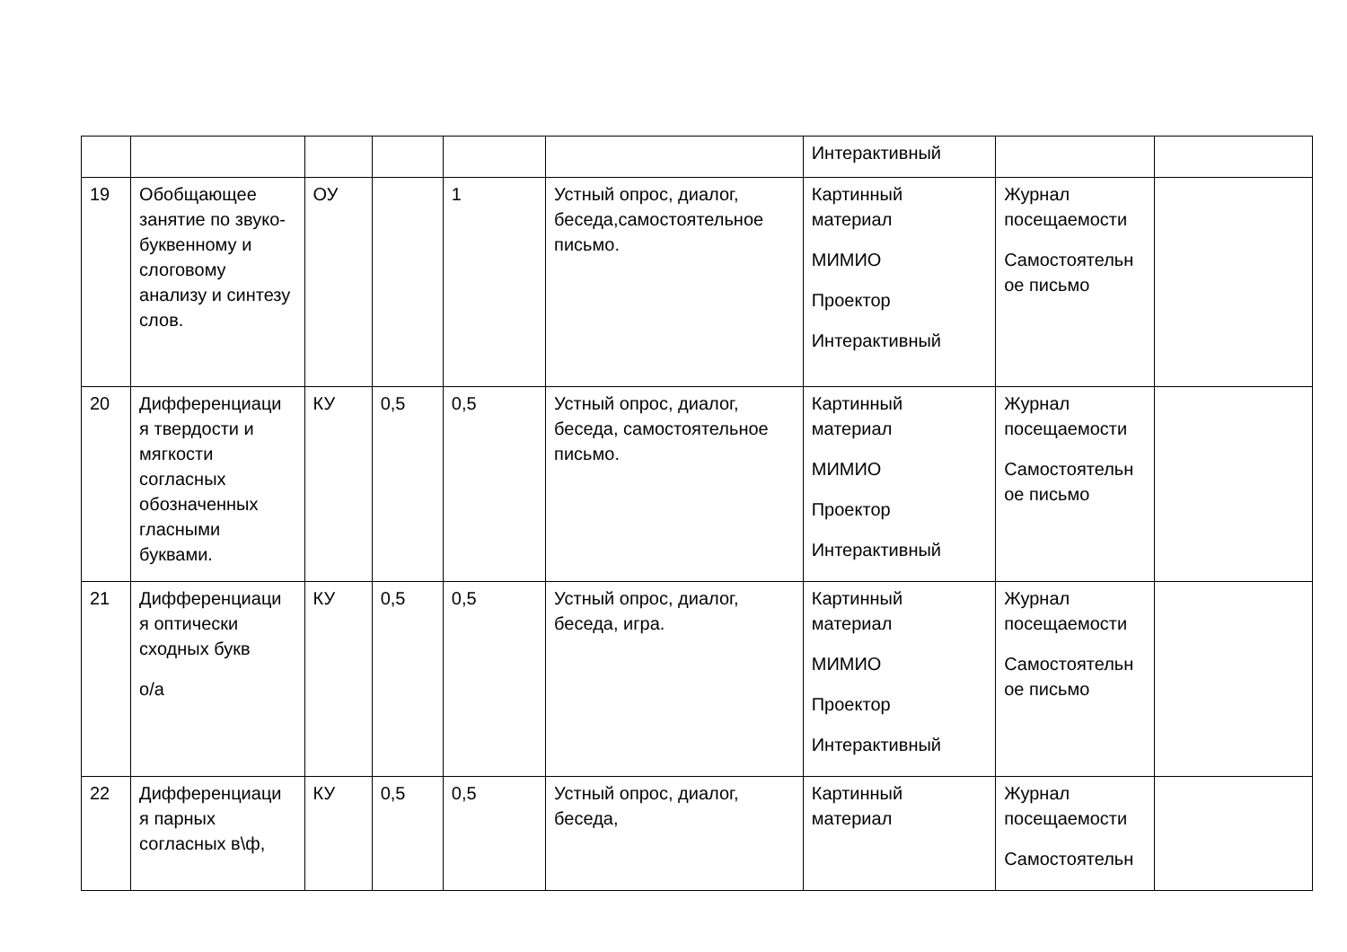| | | | | | | Интерактивный | | |
| 19 | Обобщающее занятие по звуко-буквенному и слоговому анализу и синтезу слов. | ОУ | | 1 | Устный опрос, диалог, беседа,самостоятельное письмо. | Картинный материал МИМИО Проектор Интерактивный | Журнал посещаемости Самостоятельн ое письмо | |
| 20 | Дифференциаци я твердости и мягкости согласных обозначенных гласными буквами. | КУ | 0,5 | 0,5 | Устный опрос, диалог, беседа, самостоятельное письмо. | Картинный материал МИМИО Проектор Интерактивный | Журнал посещаемости Самостоятельн ое письмо | |
| 21 | Дифференциаци я оптически сходных букв о/а | КУ | 0,5 | 0,5 | Устный опрос, диалог, беседа, игра. | Картинный материал МИМИО Проектор Интерактивный | Журнал посещаемости Самостоятельн ое письмо | |
| 22 | Дифференциаци я парных согласных в\ф, | КУ | 0,5 | 0,5 | Устный опрос, диалог, беседа, | Картинный материал | Журнал посещаемости Самостоятельн | |